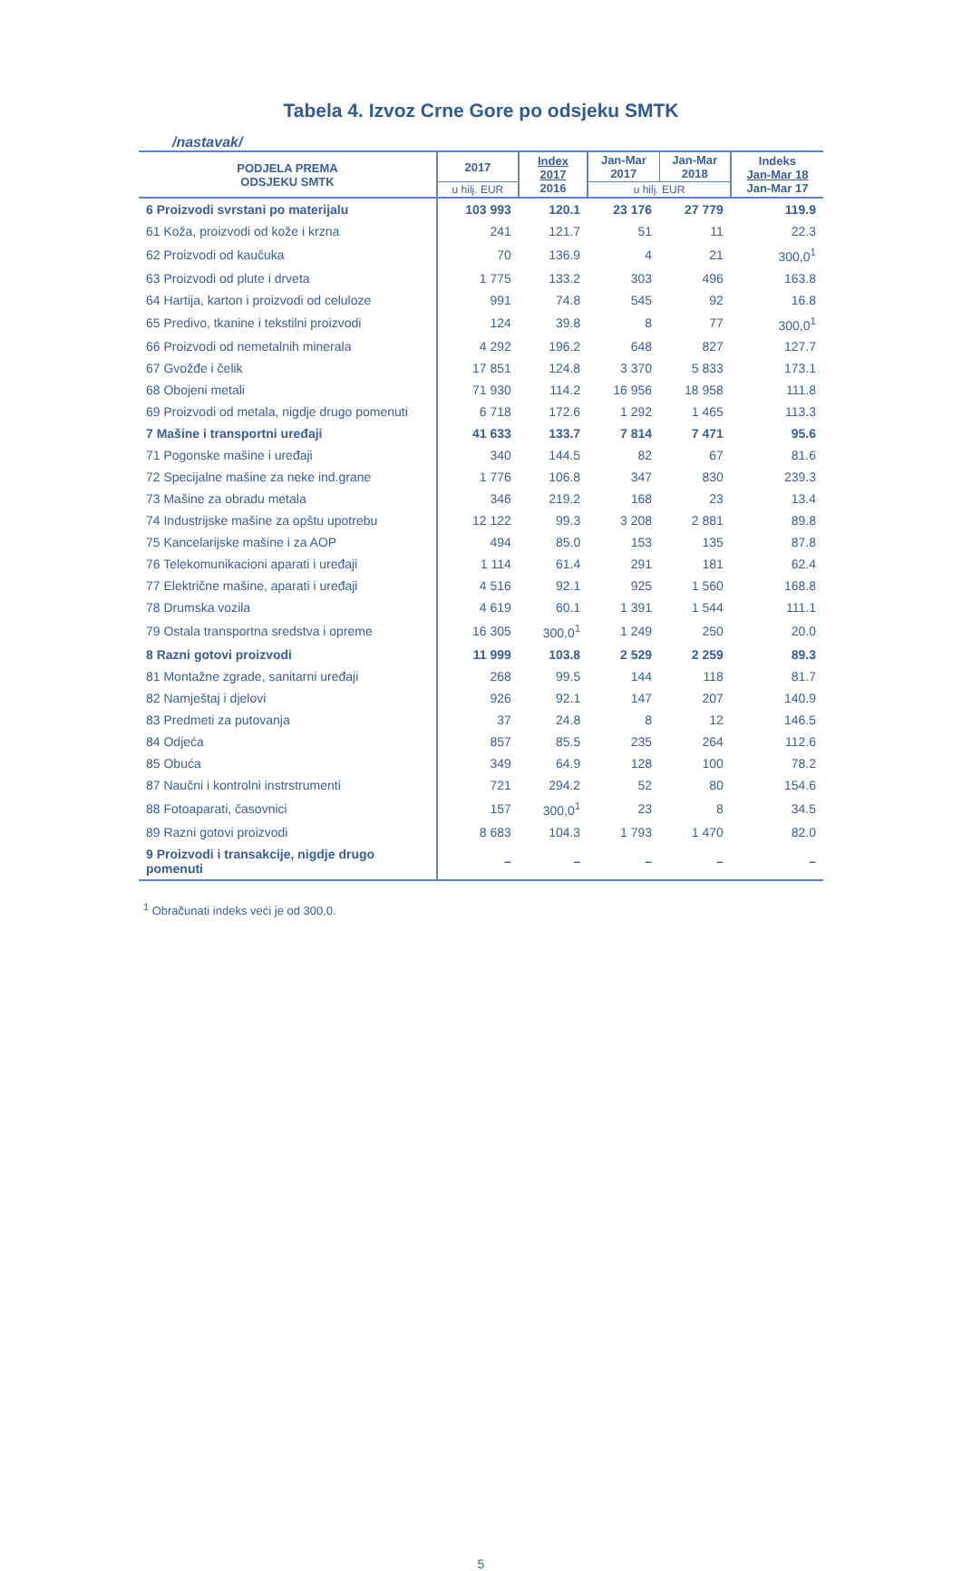Tabela 4. Izvoz Crne Gore po odsjeku SMTK
/nastavak/
| PODJELA PREMA ODSJEKU SMTK | 2017 | Index 2017 2016 | Jan-Mar 2017 | Jan-Mar 2018 | Indeks Jan-Mar 18 Jan-Mar 17 |
| --- | --- | --- | --- | --- | --- |
| | u hilj. EUR | | u hilj. EUR | | |
| 6 Proizvodi svrstani po materijalu | 103 993 | 120.1 | 23 176 | 27 779 | 119.9 |
| 61 Koža, proizvodi od kože i krzna | 241 | 121.7 | 51 | 11 | 22.3 |
| 62 Proizvodi od kaučuka | 70 | 136.9 | 4 | 21 | 300,0<sup>1</sup> |
| 63 Proizvodi od plute i drveta | 1 775 | 133.2 | 303 | 496 | 163.8 |
| 64 Hartija, karton i proizvodi od celuloze | 991 | 74.8 | 545 | 92 | 16.8 |
| 65 Predivo, tkanine i tekstilni proizvodi | 124 | 39.8 | 8 | 77 | 300,0<sup>1</sup> |
| 66 Proizvodi od nemetalnih minerala | 4 292 | 196.2 | 648 | 827 | 127.7 |
| 67 Gvožđe i čelik | 17 851 | 124.8 | 3 370 | 5 833 | 173.1 |
| 68 Obojeni metali | 71 930 | 114.2 | 16 956 | 18 958 | 111.8 |
| 69 Proizvodi od metala, nigdje drugo pomenuti | 6 718 | 172.6 | 1 292 | 1 465 | 113.3 |
| 7 Mašine i transportni uređaji | 41 633 | 133.7 | 7 814 | 7 471 | 95.6 |
| 71 Pogonske mašine i uređaji | 340 | 144.5 | 82 | 67 | 81.6 |
| 72 Specijalne mašine za neke ind.grane | 1 776 | 106.8 | 347 | 830 | 239.3 |
| 73 Mašine za obradu metala | 346 | 219.2 | 168 | 23 | 13.4 |
| 74 Industrijske mašine za opštu upotrebu | 12 122 | 99.3 | 3 208 | 2 881 | 89.8 |
| 75 Kancelarijske mašine i za AOP | 494 | 85.0 | 153 | 135 | 87.8 |
| 76 Telekomunikacioni aparati i uređaji | 1 114 | 61.4 | 291 | 181 | 62.4 |
| 77 Električne mašine, aparati i uređaji | 4 516 | 92.1 | 925 | 1 560 | 168.8 |
| 78 Drumska vozila | 4 619 | 60.1 | 1 391 | 1 544 | 111.1 |
| 79 Ostala transportna sredstva i opreme | 16 305 | 300,0<sup>1</sup> | 1 249 | 250 | 20.0 |
| 8 Razni gotovi proizvodi | 11 999 | 103.8 | 2 529 | 2 259 | 89.3 |
| 81 Montažne zgrade, sanitarni uređaji | 268 | 99.5 | 144 | 118 | 81.7 |
| 82 Namještaj i djelovi | 926 | 92.1 | 147 | 207 | 140.9 |
| 83 Predmeti za putovanja | 37 | 24.8 | 8 | 12 | 146.5 |
| 84 Odjeća | 857 | 85.5 | 235 | 264 | 112.6 |
| 85 Obuća | 349 | 64.9 | 128 | 100 | 78.2 |
| 87 Naučni i kontrolni instrstrumenti | 721 | 294.2 | 52 | 80 | 154.6 |
| 88 Fotoaparati, časovnici | 157 | 300,0<sup>1</sup> | 23 | 8 | 34.5 |
| 89 Razni gotovi proizvodi | 8 683 | 104.3 | 1 793 | 1 470 | 82.0 |
| 9 Proizvodi i transakcije, nigdje drugo pomenuti | – | – | – | – | – |
<sup>1</sup> Obračunati indeks veći je od 300,0.
5